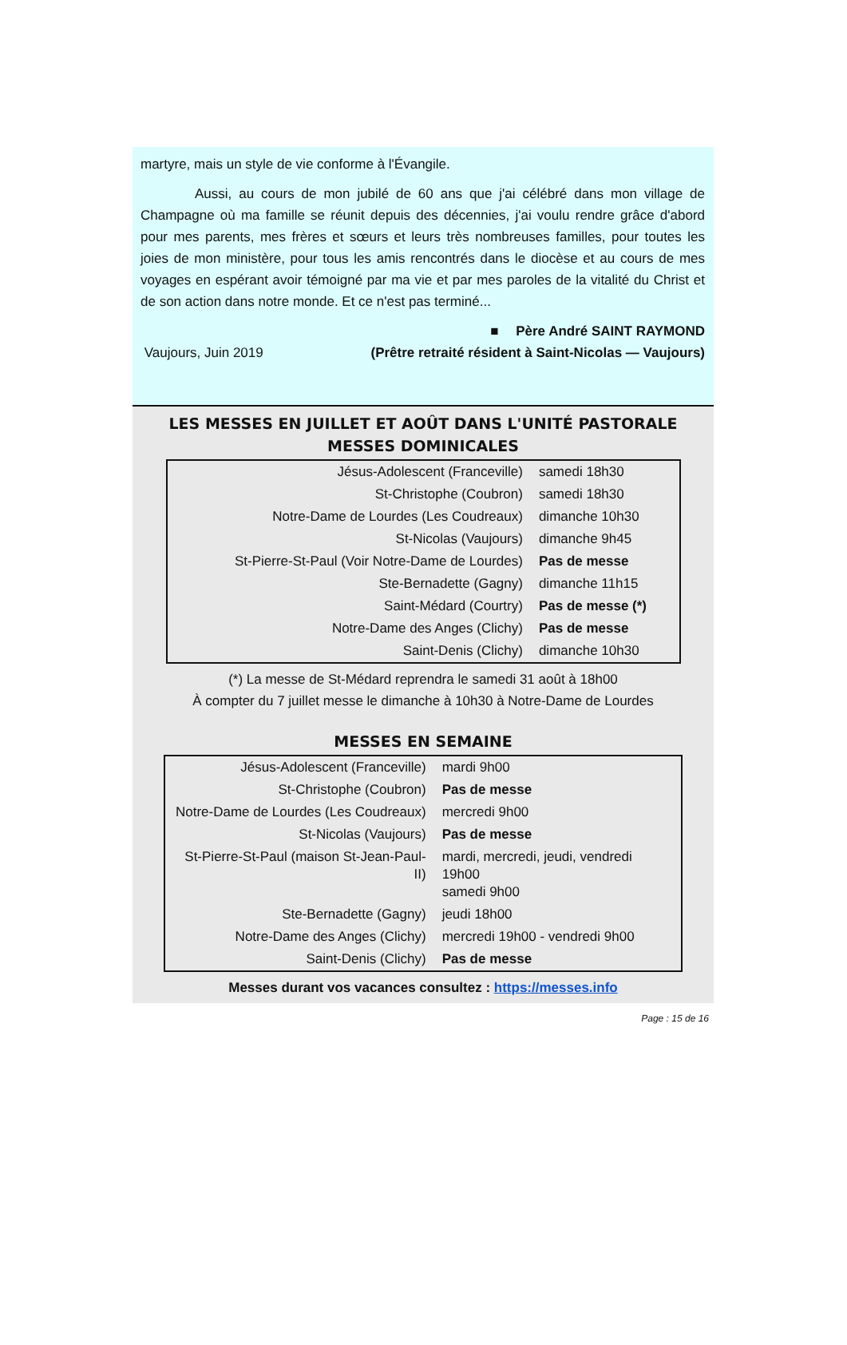martyre, mais un style de vie conforme à l'Évangile.
    Aussi, au cours de mon jubilé de 60 ans que j'ai célébré dans mon village de Champagne où ma famille se réunit depuis des décennies, j'ai voulu rendre grâce d'abord pour mes parents, mes frères et sœurs et leurs très nombreuses familles, pour toutes les joies de mon ministère, pour tous les amis rencontrés dans le diocèse et au cours de mes voyages en espérant avoir témoigné par ma vie et par mes paroles de la vitalité du Christ et de son action dans notre monde. Et ce n'est pas terminé...
■  Père André SAINT RAYMOND
Vaujours, Juin 2019 (Prêtre retraité résident à Saint-Nicolas — Vaujours)
LES MESSES EN JUILLET ET AOÛT DANS L'UNITÉ PASTORALE
MESSES DOMINICALES
| Jésus-Adolescent (Franceville) | samedi 18h30 |
| St-Christophe (Coubron) | samedi 18h30 |
| Notre-Dame de Lourdes (Les Coudreaux) | dimanche 10h30 |
| St-Nicolas (Vaujours) | dimanche 9h45 |
| St-Pierre-St-Paul (Voir Notre-Dame de Lourdes) | Pas de messe |
| Ste-Bernadette (Gagny) | dimanche 11h15 |
| Saint-Médard (Courtry) | Pas de messe (*) |
| Notre-Dame des Anges (Clichy) | Pas de messe |
| Saint-Denis (Clichy) | dimanche 10h30 |
(*) La messe de St-Médard reprendra le samedi 31 août à 18h00
À compter du 7 juillet messe le dimanche à 10h30 à Notre-Dame de Lourdes
MESSES EN SEMAINE
| Jésus-Adolescent (Franceville) | mardi 9h00 |
| St-Christophe (Coubron) | Pas de messe |
| Notre-Dame de Lourdes (Les Coudreaux) | mercredi 9h00 |
| St-Nicolas (Vaujours) | Pas de messe |
| St-Pierre-St-Paul (maison St-Jean-Paul-II) | mardi, mercredi, jeudi, vendredi 19h00 samedi 9h00 |
| Ste-Bernadette (Gagny) | jeudi 18h00 |
| Notre-Dame des Anges (Clichy) | mercredi 19h00 - vendredi 9h00 |
| Saint-Denis (Clichy) | Pas de messe |
Messes durant vos vacances consultez : https://messes.info
Page : 15 de 16